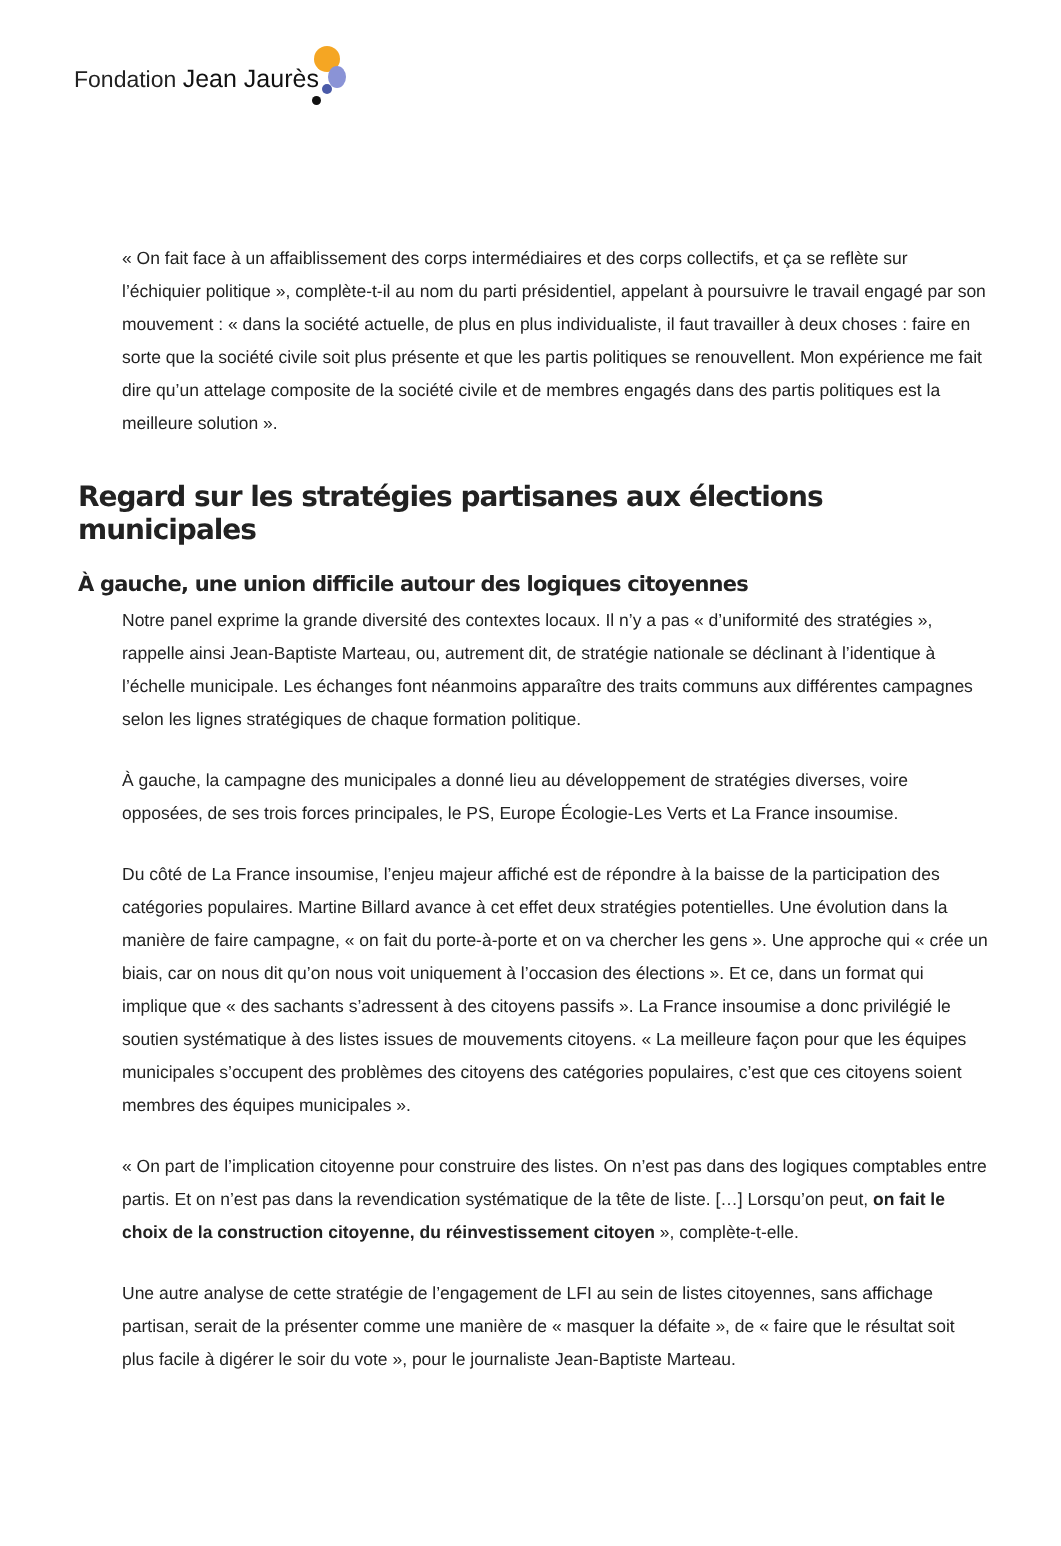Fondation Jean Jaurès
« On fait face à un affaiblissement des corps intermédiaires et des corps collectifs, et ça se reflète sur l’échiquier politique », complète-t-il au nom du parti présidentiel, appelant à poursuivre le travail engagé par son mouvement : « dans la société actuelle, de plus en plus individualiste, il faut travailler à deux choses : faire en sorte que la société civile soit plus présente et que les partis politiques se renouvellent. Mon expérience me fait dire qu’un attelage composite de la société civile et de membres engagés dans des partis politiques est la meilleure solution ».
Regard sur les stratégies partisanes aux élections municipales
À gauche, une union difficile autour des logiques citoyennes
Notre panel exprime la grande diversité des contextes locaux. Il n’y a pas « d’uniformité des stratégies », rappelle ainsi Jean-Baptiste Marteau, ou, autrement dit, de stratégie nationale se déclinant à l’identique à l’échelle municipale. Les échanges font néanmoins apparaître des traits communs aux différentes campagnes selon les lignes stratégiques de chaque formation politique.
À gauche, la campagne des municipales a donné lieu au développement de stratégies diverses, voire opposées, de ses trois forces principales, le PS, Europe Écologie-Les Verts et La France insoumise.
Du côté de La France insoumise, l’enjeu majeur affiché est de répondre à la baisse de la participation des catégories populaires. Martine Billard avance à cet effet deux stratégies potentielles. Une évolution dans la manière de faire campagne, « on fait du porte-à-porte et on va chercher les gens ». Une approche qui « crée un biais, car on nous dit qu’on nous voit uniquement à l’occasion des élections ». Et ce, dans un format qui implique que « des sachants s’adressent à des citoyens passifs ». La France insoumise a donc privilégié le soutien systématique à des listes issues de mouvements citoyens. « La meilleure façon pour que les équipes municipales s’occupent des problèmes des citoyens des catégories populaires, c’est que ces citoyens soient membres des équipes municipales ».
« On part de l’implication citoyenne pour construire des listes. On n’est pas dans des logiques comptables entre partis. Et on n’est pas dans la revendication systématique de la tête de liste. […] Lorsqu’on peut, on fait le choix de la construction citoyenne, du réinvestissement citoyen », complète-t-elle.
Une autre analyse de cette stratégie de l’engagement de LFI au sein de listes citoyennes, sans affichage partisan, serait de la présenter comme une manière de « masquer la défaite », de « faire que le résultat soit plus facile à digérer le soir du vote », pour le journaliste Jean-Baptiste Marteau.